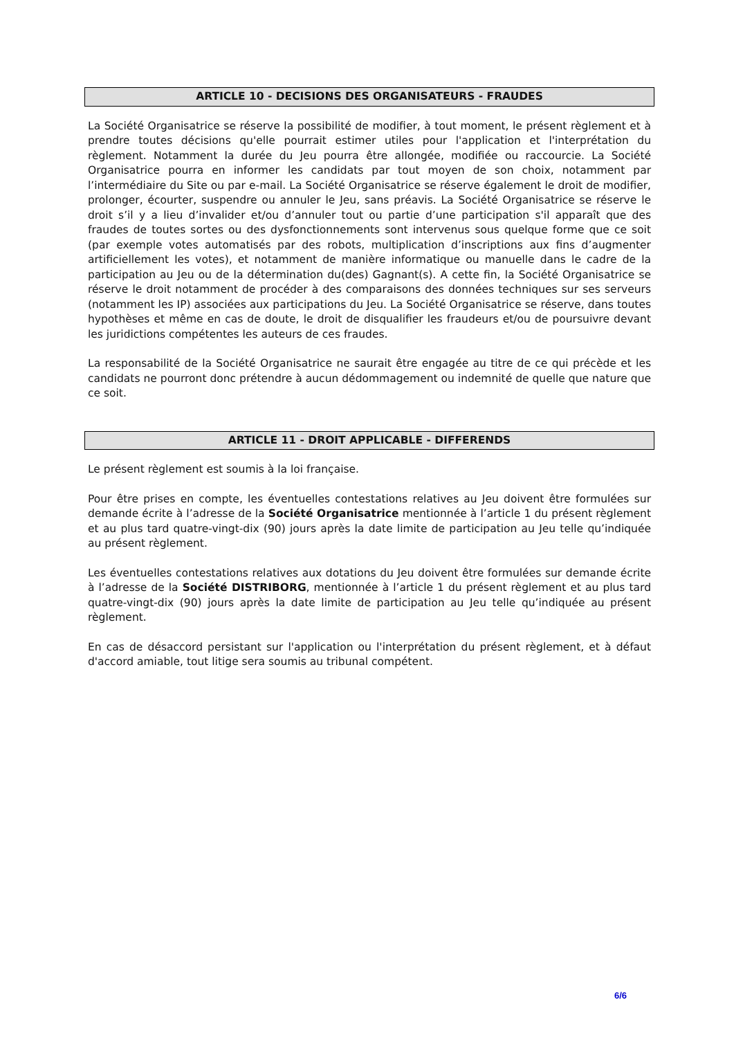ARTICLE 10 - DECISIONS DES ORGANISATEURS - FRAUDES
La Société Organisatrice se réserve la possibilité de modifier, à tout moment, le présent règlement et à prendre toutes décisions qu'elle pourrait estimer utiles pour l'application et l'interprétation du règlement. Notamment la durée du Jeu pourra être allongée, modifiée ou raccourcie. La Société Organisatrice pourra en informer les candidats par tout moyen de son choix, notamment par l’intermédiaire du Site ou par e-mail. La Société Organisatrice se réserve également le droit de modifier, prolonger, écourter, suspendre ou annuler le Jeu, sans préavis. La Société Organisatrice se réserve le droit s’il y a lieu d’invalider et/ou d’annuler tout ou partie d’une participation s'il apparaît que des fraudes de toutes sortes ou des dysfonctionnements sont intervenus sous quelque forme que ce soit (par exemple votes automatisés par des robots, multiplication d’inscriptions aux fins d’augmenter artificiellement les votes), et notamment de manière informatique ou manuelle dans le cadre de la participation au Jeu ou de la détermination du(des) Gagnant(s). A cette fin, la Société Organisatrice se réserve le droit notamment de procéder à des comparaisons des données techniques sur ses serveurs (notamment les IP) associées aux participations du Jeu. La Société Organisatrice se réserve, dans toutes hypothèses et même en cas de doute, le droit de disqualifier les fraudeurs et/ou de poursuivre devant les juridictions compétentes les auteurs de ces fraudes.
La responsabilité de la Société Organisatrice ne saurait être engagée au titre de ce qui précède et les candidats ne pourront donc prétendre à aucun dédommagement ou indemnité de quelle que nature que ce soit.
ARTICLE 11 - DROIT APPLICABLE - DIFFERENDS
Le présent règlement est soumis à la loi française.
Pour être prises en compte, les éventuelles contestations relatives au Jeu doivent être formulées sur demande écrite à l’adresse de la Société Organisatrice mentionnée à l’article 1 du présent règlement et au plus tard quatre-vingt-dix (90) jours après la date limite de participation au Jeu telle qu’indiquée au présent règlement.
Les éventuelles contestations relatives aux dotations du Jeu doivent être formulées sur demande écrite à l’adresse de la Société DISTRIBORG, mentionnée à l’article 1 du présent règlement et au plus tard quatre-vingt-dix (90) jours après la date limite de participation au Jeu telle qu’indiquée au présent règlement.
En cas de désaccord persistant sur l'application ou l'interprétation du présent règlement, et à défaut d'accord amiable, tout litige sera soumis au tribunal compétent.
6/6